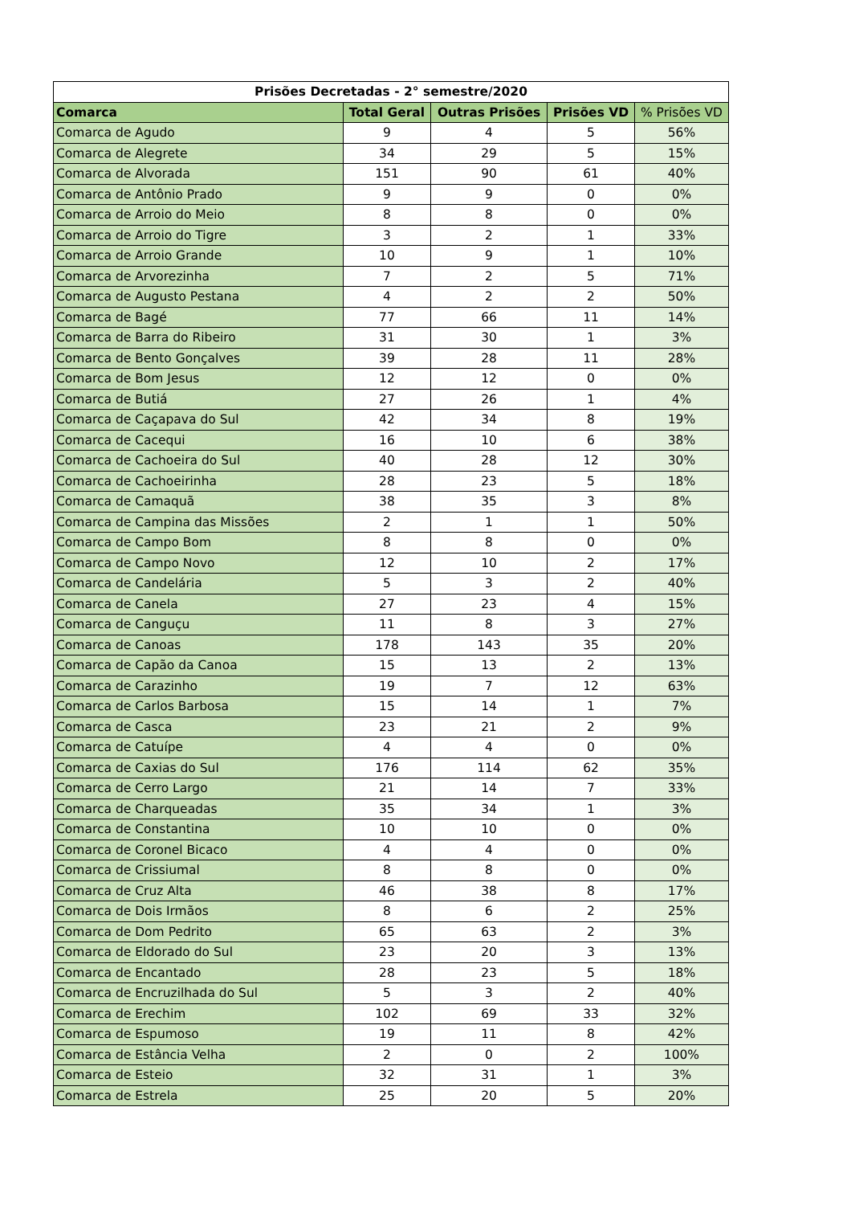| Prisões Decretadas - 2° semestre/2020 | | | | |
| --- | --- | --- | --- | --- |
| Comarca | Total Geral | Outras Prisões | Prisões VD | % Prisões VD |
| Comarca de Agudo | 9 | 4 | 5 | 56% |
| Comarca de Alegrete | 34 | 29 | 5 | 15% |
| Comarca de Alvorada | 151 | 90 | 61 | 40% |
| Comarca de Antônio Prado | 9 | 9 | 0 | 0% |
| Comarca de Arroio do Meio | 8 | 8 | 0 | 0% |
| Comarca de Arroio do Tigre | 3 | 2 | 1 | 33% |
| Comarca de Arroio Grande | 10 | 9 | 1 | 10% |
| Comarca de Arvorezinha | 7 | 2 | 5 | 71% |
| Comarca de Augusto Pestana | 4 | 2 | 2 | 50% |
| Comarca de Bagé | 77 | 66 | 11 | 14% |
| Comarca de Barra do Ribeiro | 31 | 30 | 1 | 3% |
| Comarca de Bento Gonçalves | 39 | 28 | 11 | 28% |
| Comarca de Bom Jesus | 12 | 12 | 0 | 0% |
| Comarca de Butiá | 27 | 26 | 1 | 4% |
| Comarca de Caçapava do Sul | 42 | 34 | 8 | 19% |
| Comarca de Cacequi | 16 | 10 | 6 | 38% |
| Comarca de Cachoeira do Sul | 40 | 28 | 12 | 30% |
| Comarca de Cachoeirinha | 28 | 23 | 5 | 18% |
| Comarca de Camaquã | 38 | 35 | 3 | 8% |
| Comarca de Campina das Missões | 2 | 1 | 1 | 50% |
| Comarca de Campo Bom | 8 | 8 | 0 | 0% |
| Comarca de Campo Novo | 12 | 10 | 2 | 17% |
| Comarca de Candelária | 5 | 3 | 2 | 40% |
| Comarca de Canela | 27 | 23 | 4 | 15% |
| Comarca de Canguçu | 11 | 8 | 3 | 27% |
| Comarca de Canoas | 178 | 143 | 35 | 20% |
| Comarca de Capão da Canoa | 15 | 13 | 2 | 13% |
| Comarca de Carazinho | 19 | 7 | 12 | 63% |
| Comarca de Carlos Barbosa | 15 | 14 | 1 | 7% |
| Comarca de Casca | 23 | 21 | 2 | 9% |
| Comarca de Catuípe | 4 | 4 | 0 | 0% |
| Comarca de Caxias do Sul | 176 | 114 | 62 | 35% |
| Comarca de Cerro Largo | 21 | 14 | 7 | 33% |
| Comarca de Charqueadas | 35 | 34 | 1 | 3% |
| Comarca de Constantina | 10 | 10 | 0 | 0% |
| Comarca de Coronel Bicaco | 4 | 4 | 0 | 0% |
| Comarca de Crissiumal | 8 | 8 | 0 | 0% |
| Comarca de Cruz Alta | 46 | 38 | 8 | 17% |
| Comarca de Dois Irmãos | 8 | 6 | 2 | 25% |
| Comarca de Dom Pedrito | 65 | 63 | 2 | 3% |
| Comarca de Eldorado do Sul | 23 | 20 | 3 | 13% |
| Comarca de Encantado | 28 | 23 | 5 | 18% |
| Comarca de Encruzilhada do Sul | 5 | 3 | 2 | 40% |
| Comarca de Erechim | 102 | 69 | 33 | 32% |
| Comarca de Espumoso | 19 | 11 | 8 | 42% |
| Comarca de Estância Velha | 2 | 0 | 2 | 100% |
| Comarca de Esteio | 32 | 31 | 1 | 3% |
| Comarca de Estrela | 25 | 20 | 5 | 20% |